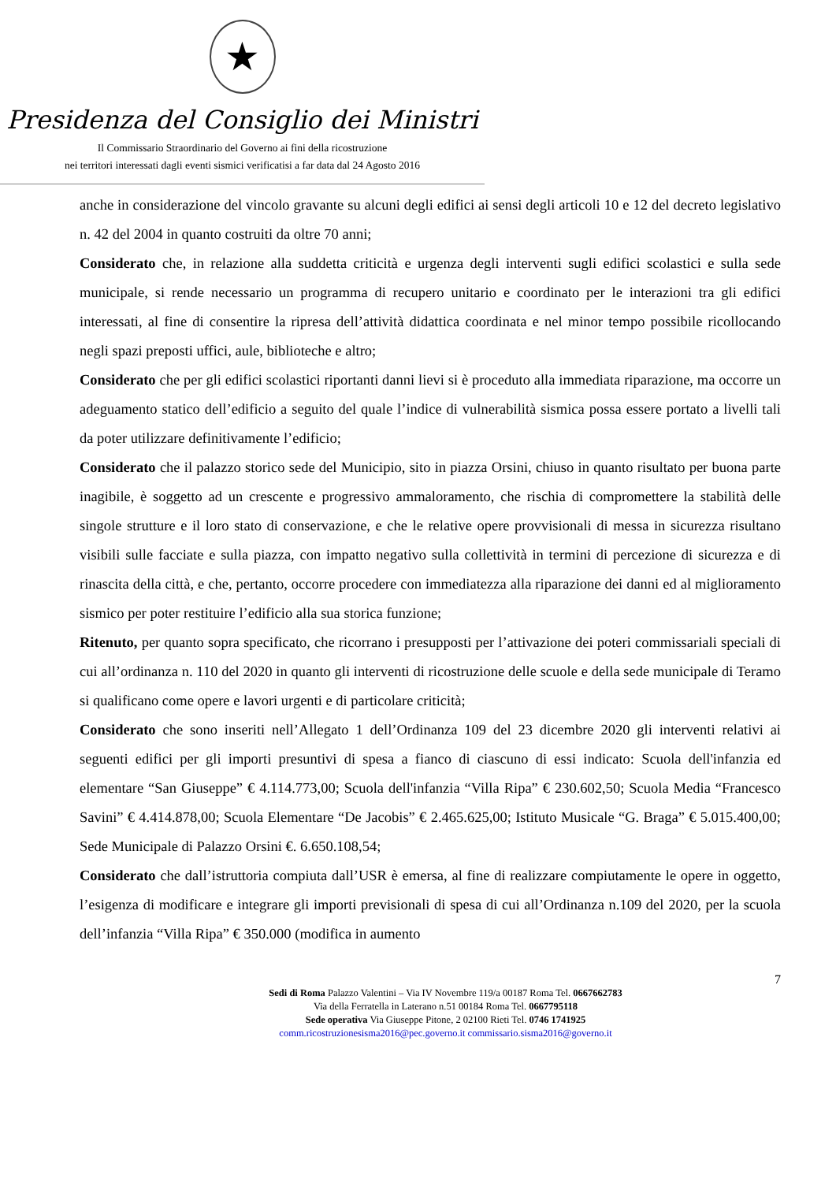★
Presidenza del Consiglio dei Ministri
Il Commissario Straordinario del Governo ai fini della ricostruzione
nei territori interessati dagli eventi sismici verificatisi a far data dal 24 Agosto 2016
anche in considerazione del vincolo gravante su alcuni degli edifici ai sensi degli articoli 10 e 12 del decreto legislativo n. 42 del 2004 in quanto costruiti da oltre 70 anni;
Considerato che, in relazione alla suddetta criticità e urgenza degli interventi sugli edifici scolastici e sulla sede municipale, si rende necessario un programma di recupero unitario e coordinato per le interazioni tra gli edifici interessati, al fine di consentire la ripresa dell’attività didattica coordinata e nel minor tempo possibile ricollocando negli spazi preposti uffici, aule, biblioteche e altro;
Considerato che per gli edifici scolastici riportanti danni lievi si è proceduto alla immediata riparazione, ma occorre un adeguamento statico dell’edificio a seguito del quale l’indice di vulnerabilità sismica possa essere portato a livelli tali da poter utilizzare definitivamente l’edificio;
Considerato che il palazzo storico sede del Municipio, sito in piazza Orsini, chiuso in quanto risultato per buona parte inagibile, è soggetto ad un crescente e progressivo ammaloramento, che rischia di compromettere la stabilità delle singole strutture e il loro stato di conservazione, e che le relative opere provvisionali di messa in sicurezza risultano visibili sulle facciate e sulla piazza, con impatto negativo sulla collettività in termini di percezione di sicurezza e di rinascita della città, e che, pertanto, occorre procedere con immediatezza alla riparazione dei danni ed al miglioramento sismico per poter restituire l’edificio alla sua storica funzione;
Ritenuto, per quanto sopra specificato, che ricorrano i presupposti per l’attivazione dei poteri commissariali speciali di cui all’ordinanza n. 110 del 2020 in quanto gli interventi di ricostruzione delle scuole e della sede municipale di Teramo si qualificano come opere e lavori urgenti e di particolare criticità;
Considerato che sono inseriti nell’Allegato 1 dell’Ordinanza 109 del 23 dicembre 2020 gli interventi relativi ai seguenti edifici per gli importi presuntivi di spesa a fianco di ciascuno di essi indicato: Scuola dell'infanzia ed elementare “San Giuseppe” € 4.114.773,00; Scuola dell'infanzia “Villa Ripa” € 230.602,50; Scuola Media “Francesco Savini” € 4.414.878,00; Scuola Elementare “De Jacobis” € 2.465.625,00; Istituto Musicale “G. Braga” € 5.015.400,00; Sede Municipale di Palazzo Orsini €. 6.650.108,54;
Considerato che dall’istruttoria compiuta dall’USR è emersa, al fine di realizzare compiutamente le opere in oggetto, l’esigenza di modificare e integrare gli importi previsionali di spesa di cui all’Ordinanza n.109 del 2020, per la scuola dell’infanzia “Villa Ripa” € 350.000 (modifica in aumento
7
Sedi di Roma Palazzo Valentini – Via IV Novembre 119/a 00187 Roma Tel. 0667662783
Via della Ferratella in Laterano n.51 00184 Roma Tel. 0667795118
Sede operativa Via Giuseppe Pitone, 2 02100 Rieti Tel. 0746 1741925
comm.ricostruzionesisma2016@pec.governo.it commissario.sisma2016@governo.it